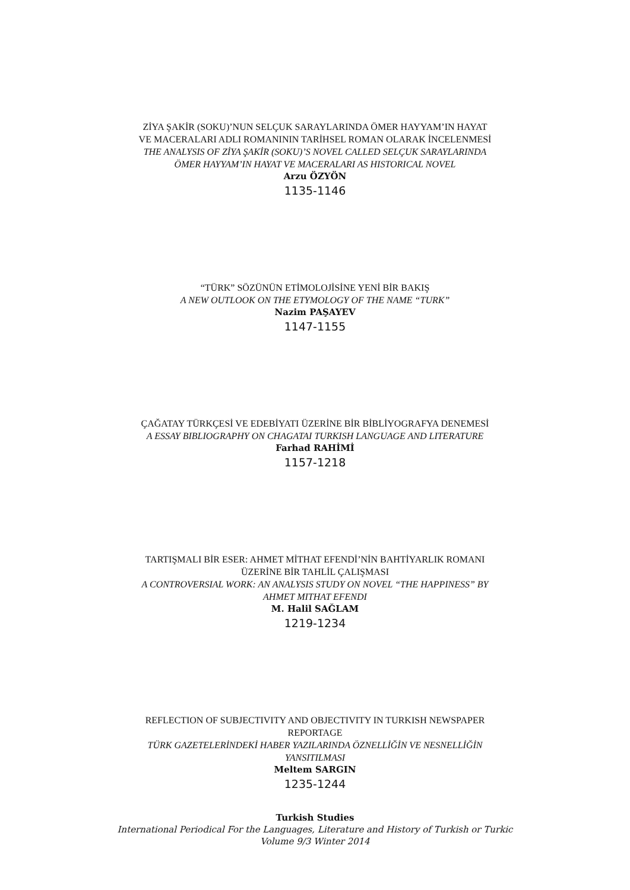ZİYA ŞAKİR (SOKU)’NUN SELÇUK SARAYLARINDA ÖMER HAYYAM’IN HAYAT VE MACERALARI ADLI ROMANININ TARİHSEL ROMAN OLARAK İNCELENMESİ
THE ANALYSIS OF ZİYA ŞAKİR (SOKU)’S NOVEL CALLED SELÇUK SARAYLARINDA ÖMER HAYYAM’IN HAYAT VE MACERALARI AS HISTORICAL NOVEL
Arzu ÖZYÖN
1135-1146
“TÜRK” SÖZÜNÜN ETİMOLOJİSİNE YENİ BİR BAKIŞ
A NEW OUTLOOK ON THE ETYMOLOGY OF THE NAME “TURK”
Nazim PAŞAYEV
1147-1155
ÇAĞATAY TÜRKÇESİ VE EDEBİYATI ÜZERİNE BİR BİBLİYOGRAFYA DENEMESİ
A ESSAY BIBLIOGRAPHY ON CHAGATAI TURKISH LANGUAGE AND LITERATURE
Farhad RAHİMİ
1157-1218
TARTIŞMALI BİR ESER: AHMET MİTHAT EFENDİ’NİN BAHTİYARLIK ROMANI ÜZERİNE BİR TAHLİL ÇALIŞMASI
A CONTROVERSIAL WORK: AN ANALYSIS STUDY ON NOVEL “THE HAPPINESS” BY AHMET MITHAT EFENDI
M. Halil SAĞLAM
1219-1234
REFLECTION OF SUBJECTIVITY AND OBJECTIVITY IN TURKISH NEWSPAPER REPORTAGE
TÜRK GAZETELERİNDEKİ HABER YAZILARINDA ÖZNELLİĞİN VE NESNELLİĞİN YANSITILMASI
Meltem SARGIN
1235-1244
Turkish Studies
International Periodical For the Languages, Literature and History of Turkish or Turkic
Volume 9/3 Winter 2014